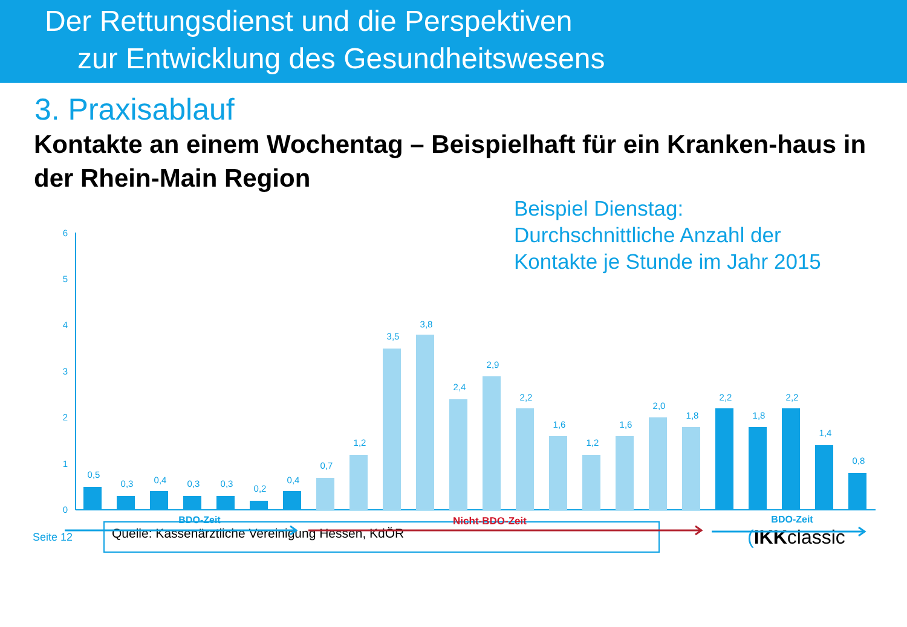Der Rettungsdienst und die Perspektiven
zur Entwicklung des Gesundheitswesens
3. Praxisablauf
Kontakte an einem Wochentag – Beispielhaft für ein Kranken-haus in der Rhein-Main Region
Beispiel Dienstag:
Durchschnittliche Anzahl der
Kontakte je Stunde im Jahr 2015
6
5
4
3
2
1
0
0,5
0,3
0,4
0,3
0,3
0,2
0,4
0,7
1,2
3,5
3,8
2,4
2,9
2,2
1,6
1,2
1,6
2,0
1,8
2,2
1,8
2,2
1,4
0,8
BDO-Zeit
BDO-Zeit
Nicht-BDO-Zeit
Seite 12
Quelle: Kassenärztliche Vereinigung Hessen, KdÖR
(IKKclassic